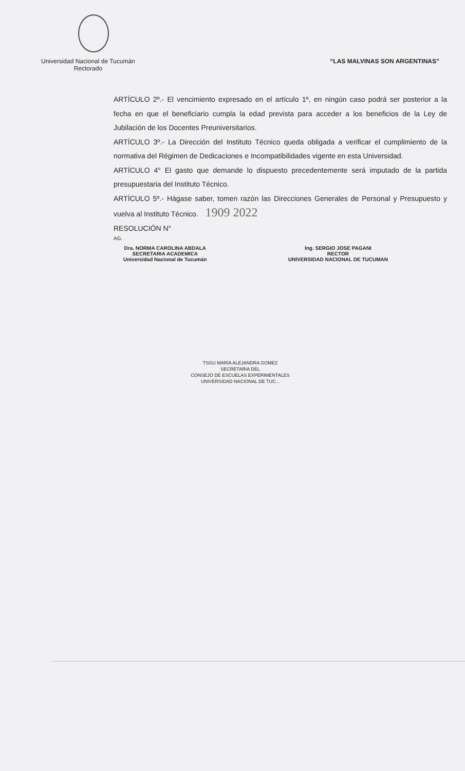Universidad Nacional de Tucumán
Rectorado
“LAS MALVINAS SON ARGENTINAS”
ARTÍCULO 2º.- El vencimiento expresado en el artículo 1º, en ningún caso podrá ser posterior a la fecha en que el beneficiario cumpla la edad prevista para acceder a los beneficios de la Ley de Jubilación de los Docentes Preuniversitarios.
ARTÍCULO 3º.- La Dirección del Instituto Técnico queda obligada a verificar el cumplimiento de la normativa del Régimen de Dedicaciones e Incompatibilidades vigente en esta Universidad.
ARTÍCULO 4° El gasto que demande lo dispuesto precedentemente será imputado de la partida presupuestaria del Instituto Técnico.
ARTÍCULO 5º.- Hágase saber, tomen razón las Direcciones Generales de Personal y Presupuesto y vuelva al Instituto Técnico. 1909 2022
RESOLUCIÓN N°
AG.
Dra. NORMA CAROLINA ABDALA
SECRETARIA ACADEMICA
Universidad Nacional de Tucumán
Ing. SERGIO JOSE PAGANI
RECTOR
UNIVERSIDAD NACIONAL DE TUCUMAN
TSGU MARÍA ALEJANDRA GOMEZ
SECRETARIA DEL
CONSEJO DE ESCUELAS EXPERIMENTALES
UNIVERSIDAD NACIONAL DE TUC...